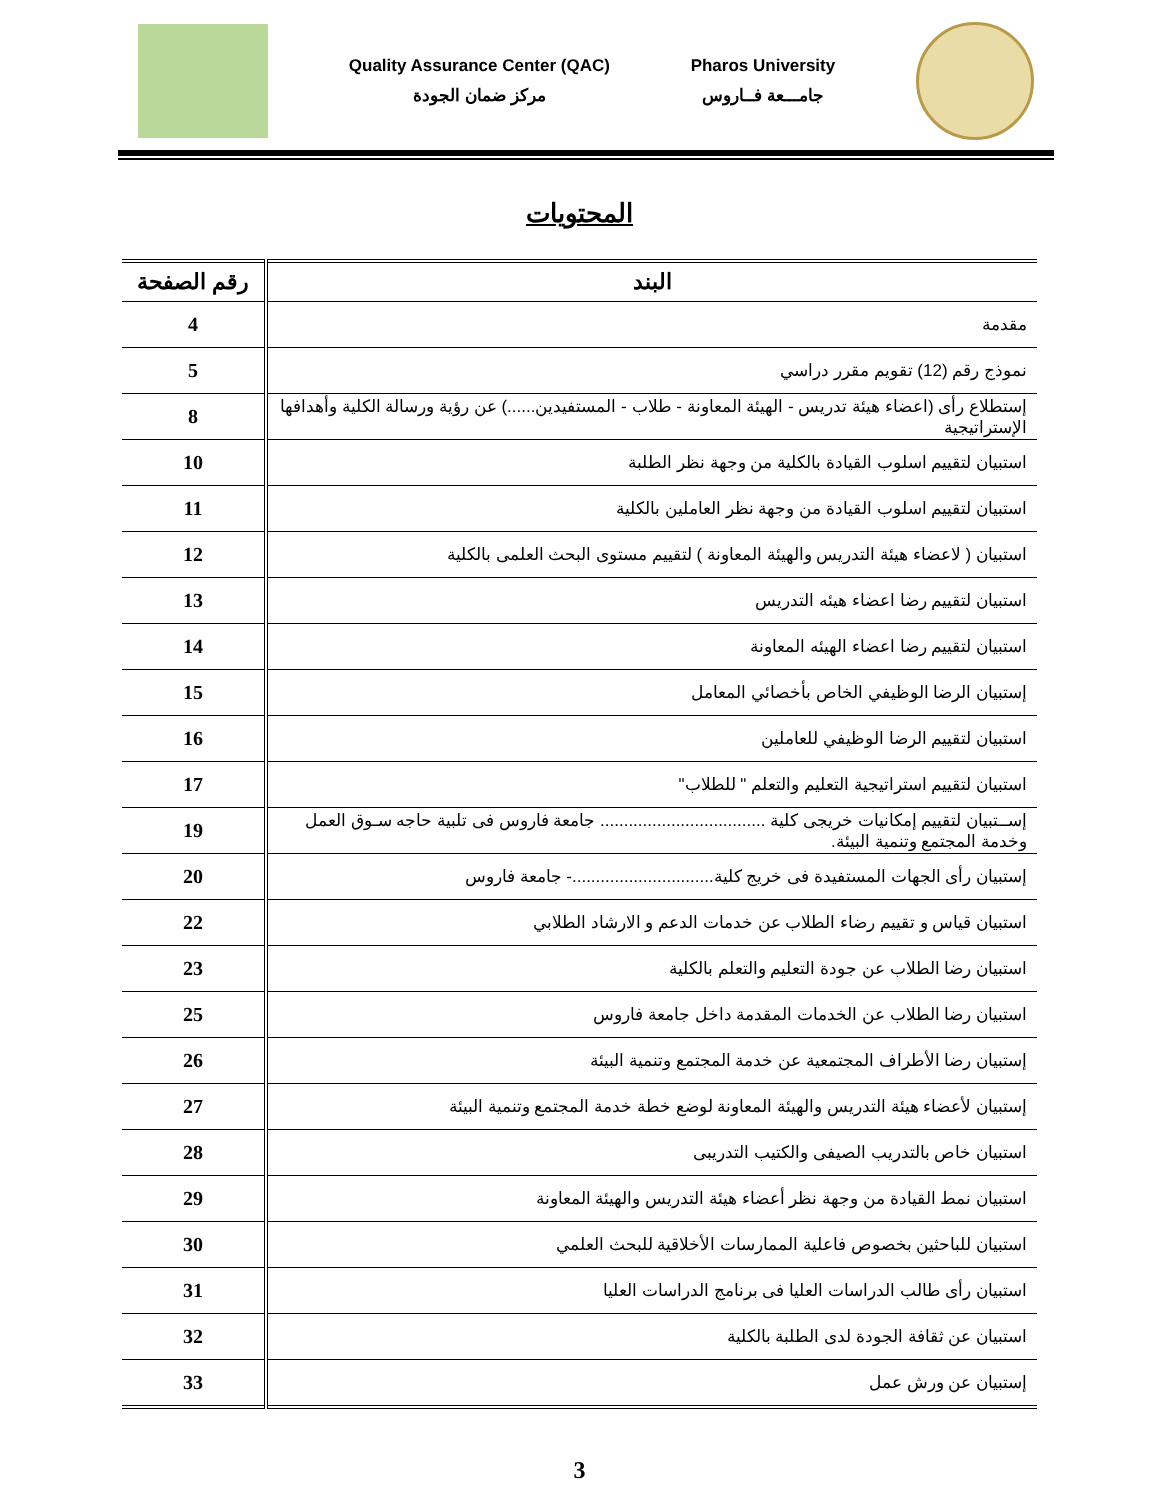Quality Assurance Center (QAC)
مركز ضمان الجودة
Pharos University
جامـــعة فــاروس
المحتويات
| البند | رقم الصفحة |
| --- | --- |
| مقدمة | 4 |
| نموذج رقم (12) تقويم مقرر دراسي | 5 |
| إستطلاع رأى (اعضاء هيئة تدريس - الهيئة المعاونة - طلاب - المستفيدين......) عن رؤية ورسالة الكلية وأهدافها الإستراتيجية | 8 |
| استبيان لتقييم اسلوب القيادة بالكلية من وجهة نظر الطلبة | 10 |
| استبيان لتقييم اسلوب القيادة من وجهة نظر العاملين بالكلية | 11 |
| استبيان ( لاعضاء هيئة التدريس والهيئة المعاونة ) لتقييم مستوى البحث العلمى بالكلية | 12 |
| استبيان لتقييم رضا اعضاء هيئه التدريس | 13 |
| استبيان لتقييم رضا اعضاء الهيئه المعاونة | 14 |
| إستبيان الرضا الوظيفي الخاص بأخصائي المعامل | 15 |
| استبيان لتقييم الرضا الوظيفي للعاملين | 16 |
| استبيان لتقييم استراتيجية التعليم والتعلم " للطلاب" | 17 |
| إســتبيان لتقييم إمكانيات خريجى كلية ................................... جامعة فاروس فى تلبية حاجه سـوق العمل وخدمة المجتمع وتنمية البيئة. | 19 |
| إستبيان رأى الجهات المستفيدة فى خريج كلية..............................- جامعة فاروس | 20 |
| استبيان قياس و تقييم رضاء الطلاب عن خدمات الدعم و الارشاد الطلابي | 22 |
| استبيان رضا الطلاب عن جودة التعليم والتعلم بالكلية | 23 |
| استبيان رضا الطلاب عن الخدمات المقدمة داخل جامعة فاروس | 25 |
| إستبيان رضا الأطراف المجتمعية عن خدمة المجتمع وتنمية البيئة | 26 |
| إستبيان لأعضاء هيئة التدريس والهيئة المعاونة لوضع خطة خدمة المجتمع وتنمية البيئة | 27 |
| استبيان خاص بالتدريب الصيفى والكتيب التدريبى | 28 |
| استبيان نمط القيادة من وجهة نظر أعضاء هيئة التدريس والهيئة المعاونة | 29 |
| استبيان للباحثين بخصوص فاعلية الممارسات الأخلاقية للبحث العلمي | 30 |
| استبيان رأى طالب الدراسات العليا فى برنامج الدراسات العليا | 31 |
| استبيان عن ثقافة الجودة لدى الطلبة بالكلية | 32 |
| إستبيان عن ورش عمل | 33 |
3